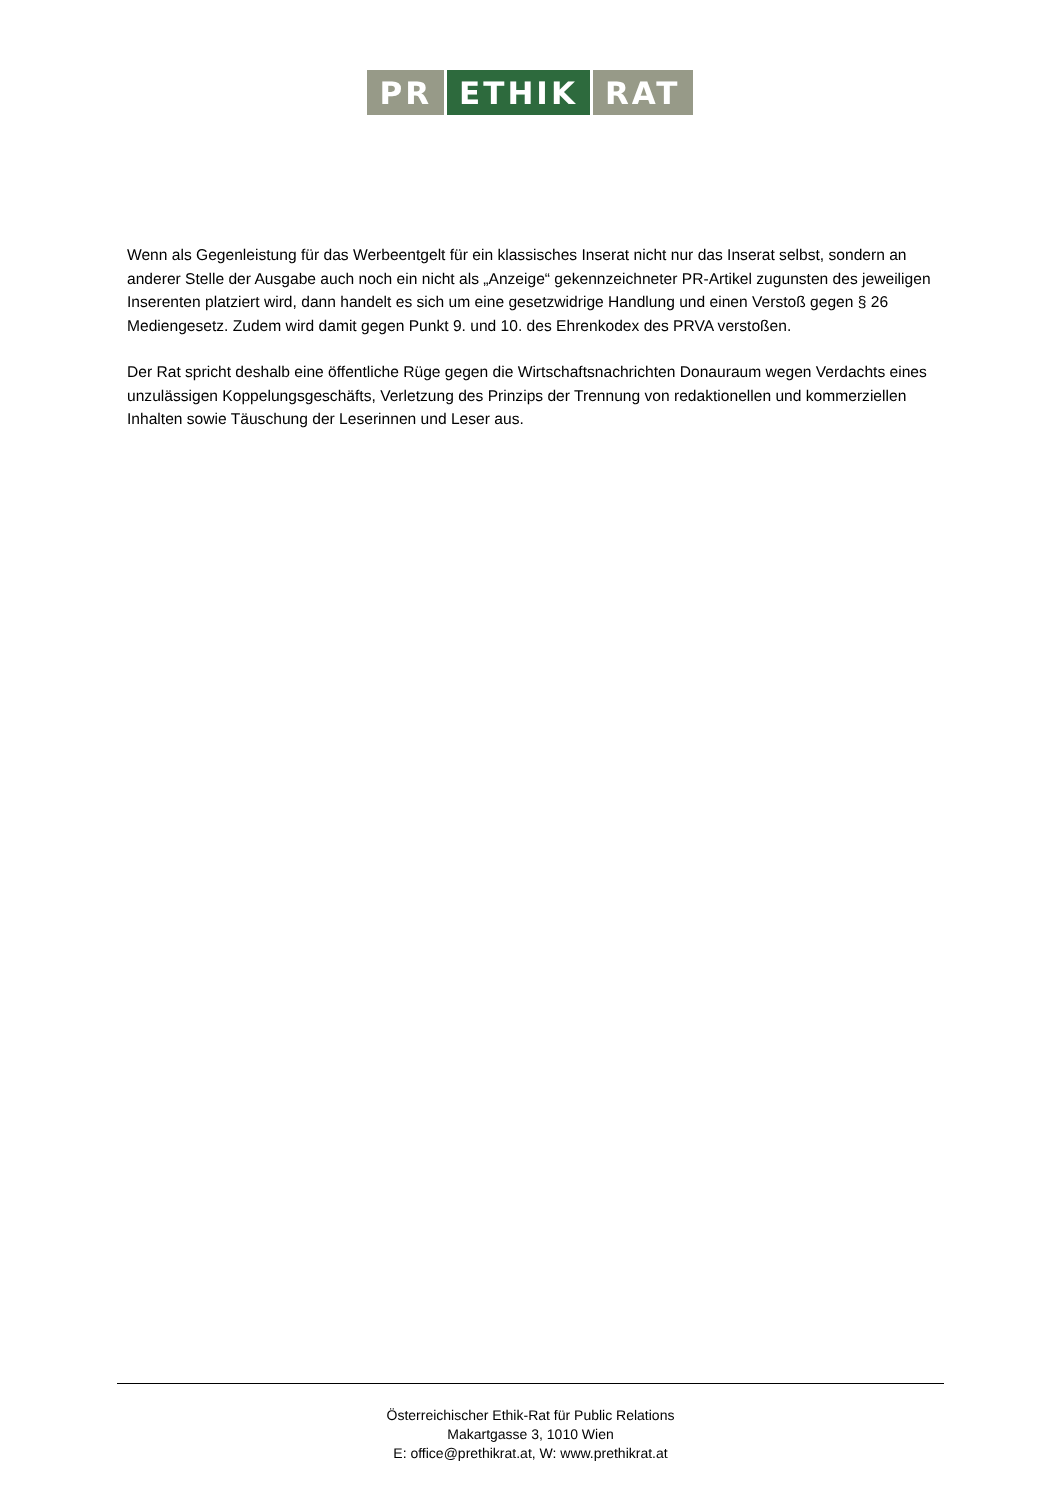PR ETHIK RAT
Wenn als Gegenleistung für das Werbeentgelt für ein klassisches Inserat nicht nur das Inserat selbst, sondern an anderer Stelle der Ausgabe auch noch ein nicht als „Anzeige“ gekennzeichneter PR-Artikel zugunsten des jeweiligen Inserenten platziert wird, dann handelt es sich um eine gesetzwidrige Handlung und einen Verstoß gegen § 26 Mediengesetz. Zudem wird damit gegen Punkt 9. und 10. des Ehrenkodex des PRVA verstoßen.
Der Rat spricht deshalb eine öffentliche Rüge gegen die Wirtschaftsnachrichten Donauraum wegen Verdachts eines unzulässigen Koppelungsgeschäfts, Verletzung des Prinzips der Trennung von redaktionellen und kommerziellen Inhalten sowie Täuschung der Leserinnen und Leser aus.
Österreichischer Ethik-Rat für Public Relations
Makartgasse 3, 1010 Wien
E: office@prethikrat.at, W: www.prethikrat.at